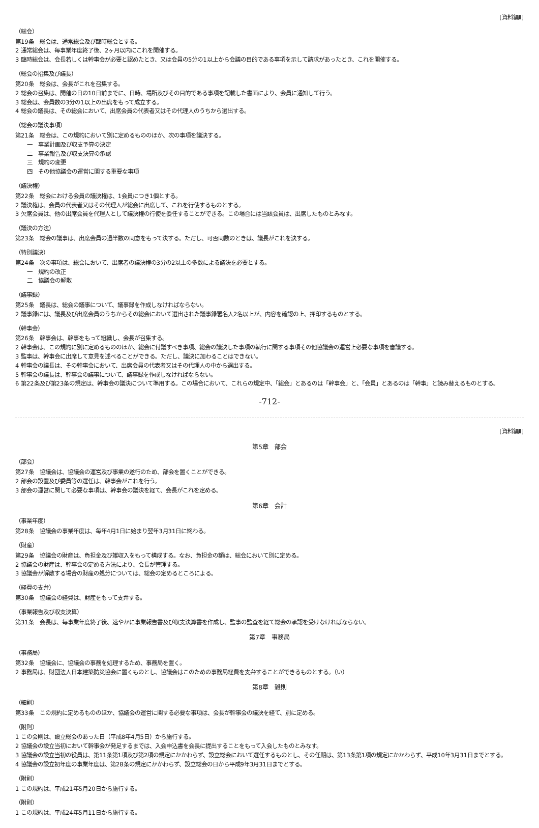[資料編Ⅱ]
（総会）
第19条　総会は、通常総会及び臨時総会とする。
2 通常総会は、毎事業年度終了後、2ヶ月以内にこれを開催する。
3 臨時総会は、会長若しくは幹事会が必要と認めたとき、又は会員の5分の1以上から会議の目的である事項を示して請求があったとき、これを開催する。
（総会の招集及び議長）
第20条　総会は、会長がこれを召集する。
2 総会の召集は、開催の日の10日前までに、日時、場所及びその目的である事項を記載した書面により、会員に通知して行う。
3 総会は、会員数の3分の1以上の出席をもって成立する。
4 総会の議長は、その総会において、出席会員の代表者又はその代理人のうちから選出する。
（総会の議決事項）
第21条　総会は、この規約において別に定めるもののほか、次の事項を議決する。
一　事業計画及び収支予算の決定
二　事業報告及び収支決算の承認
三　規約の変更
四　その他協議会の運営に関する重要な事項
（議決権）
第22条　総会における会員の議決権は、1会員につき1個とする。
2 議決権は、会員の代表者又はその代理人が総会に出席して、これを行使するものとする。
3 欠席会員は、他の出席会員を代理人として議決権の行使を委任することができる。この場合には当該会員は、出席したものとみなす。
（議決の方法）
第23条　総会の議事は、出席会員の過半数の同意をもって決する。ただし、可否同数のときは、議長がこれを決する。
（特別議決）
第24条　次の事項は、総会において、出席者の議決権の3分の2以上の多数による議決を必要とする。
一　規約の改正
二　協議会の解散
（議事録）
第25条　議長は、総会の議事について、議事録を作成しなければならない。
2 議事録には、議長及び出席会員のうちからその総会において選出された議事録署名人2名以上が、内容を確認の上、押印するものとする。
（幹事会）
第26条　幹事会は、幹事をもって組織し、会長が召集する。
2 幹事会は、この規約に別に定めるもののほか、総会に付議すべき事項、総会の議決した事項の執行に関する事項その他協議会の運営上必要な事項を審議する。
3 監事は、幹事会に出席して意見を述べることができる。ただし、議決に加わることはできない。
4 幹事会の議長は、その幹事会において、出席会員の代表者又はその代理人の中から選出する。
5 幹事会の議長は、幹事会の議事について、議事録を作成しなければならない。
6 第22条及び第23条の規定は、幹事会の議決について準用する。この場合において、これらの規定中、「総会」とあるのは「幹事会」と、「会員」とあるのは「幹事」と読み替えるものとする。
-712-
[資料編Ⅱ]
第5章　部会
（部会）
第27条　協議会は、協議会の運営及び事業の遂行のため、部会を置くことができる。
2 部会の設置及び委員等の選任は、幹事会がこれを行う。
3 部会の運営に関して必要な事項は、幹事会の議決を経て、会長がこれを定める。
第6章　会計
（事業年度）
第28条　協議会の事業年度は、毎年4月1日に始まり翌年3月31日に終わる。
（財産）
第29条　協議会の財産は、負担金及び雑収入をもって構成する。なお、負担金の額は、総会において別に定める。
2 協議会の財産は、幹事会の定める方法により、会長が管理する。
3 協議会が解散する場合の財産の処分については、総会の定めるところによる。
（経費の支弁）
第30条　協議会の経費は、財産をもって支弁する。
（事業報告及び収支決算）
第31条　会長は、毎事業年度終了後、速やかに事業報告書及び収支決算書を作成し、監事の監査を経て総会の承認を受けなければならない。
第7章　事務局
（事務局）
第32条　協議会に、協議会の事務を処理するため、事務局を置く。
2 事務局は、財団法人日本建築防災協会に置くものとし、協議会はこのための事務局経費を支弁することができるものとする。（い）
第8章　雑則
（細則）
第33条　この規約に定めるもののほか、協議会の運営に関する必要な事項は、会長が幹事会の議決を経て、別に定める。
（附則）
1 この会則は、設立総会のあった日（平成8年4月5日）から施行する。
2 協議会の設立当初において幹事会が発足するまでは、入会申込書を会長に提出することをもって入会したものとみなす。
3 協議会の設立当初の役員は、第11条第1項及び第2項の規定にかかわらず、設立総会において選任するものとし、その任期は、第13条第1項の規定にかかわらず、平成10年3月31日までとする。
4 協議会の設立初年度の事業年度は、第28条の規定にかかわらず、設立総会の日から平成9年3月31日までとする。
（附則）
1 この規約は、平成21年5月20日から施行する。
（附則）
1 この規約は、平成24年5月11日から施行する。